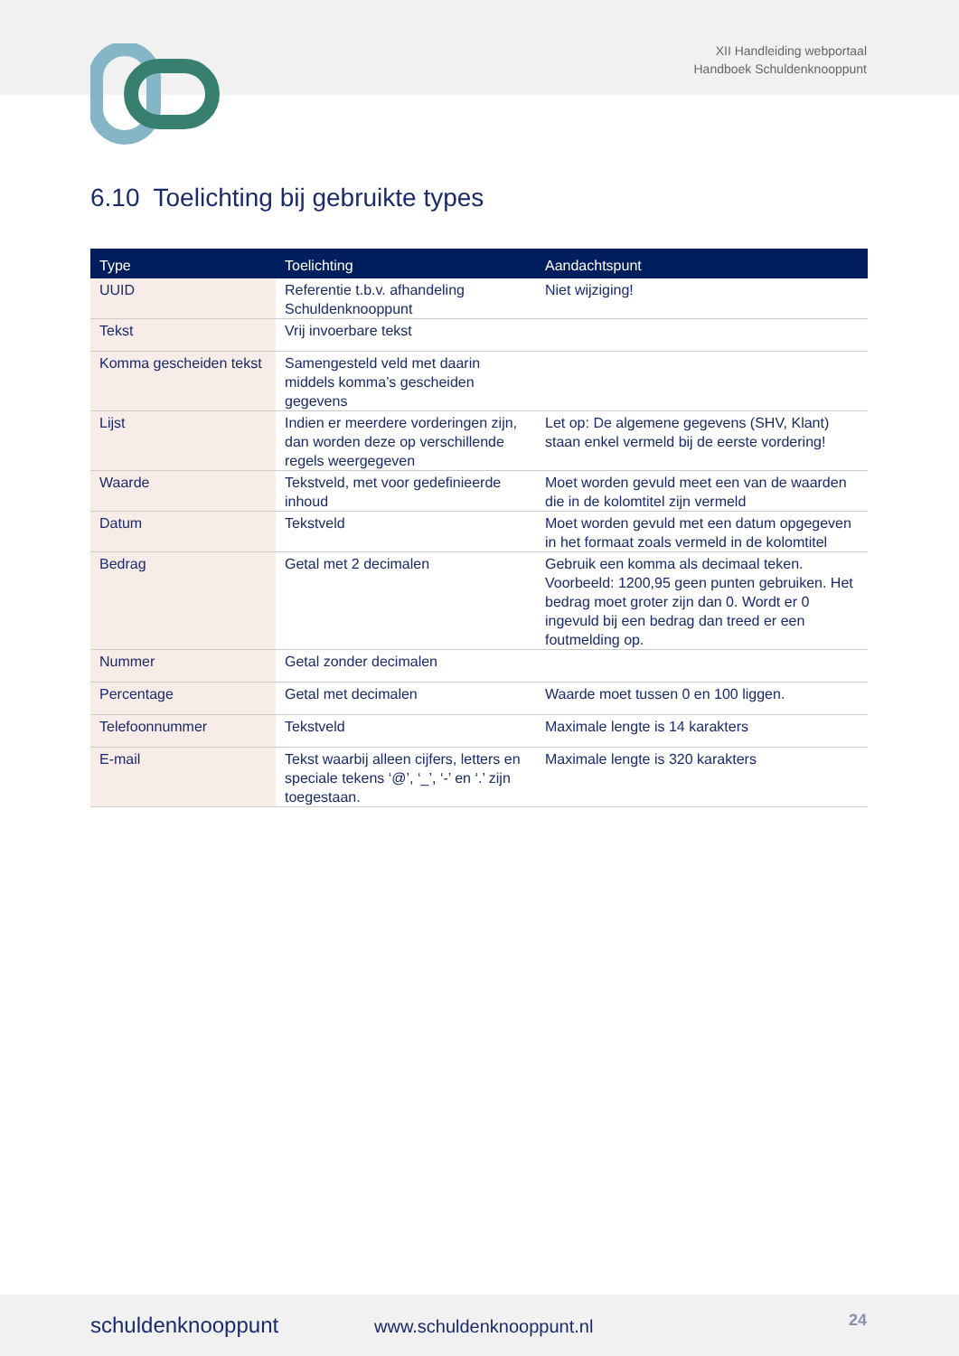XII Handleiding webportaal
Handboek Schuldenknooppunt
6.10 Toelichting bij gebruikte types
| Type | Toelichting | Aandachtspunt |
| --- | --- | --- |
| UUID | Referentie t.b.v. afhandeling Schuldenknooppunt | Niet wijziging! |
| Tekst | Vrij invoerbare tekst | |
| Komma gescheiden tekst | Samengesteld veld met daarin middels komma’s gescheiden gegevens | |
| Lijst | Indien er meerdere vorderingen zijn, dan worden deze op verschillende regels weergegeven | Let op: De algemene gegevens (SHV, Klant) staan enkel vermeld bij de eerste vordering! |
| Waarde | Tekstveld, met voor gedefinieerde inhoud | Moet worden gevuld meet een van de waarden die in de kolomtitel zijn vermeld |
| Datum | Tekstveld | Moet worden gevuld met een datum opgegeven in het formaat zoals vermeld in de kolomtitel |
| Bedrag | Getal met 2 decimalen | Gebruik een komma als decimaal teken. Voorbeeld: 1200,95 geen punten gebruiken. Het bedrag moet groter zijn dan 0. Wordt er 0 ingevuld bij een bedrag dan treed er een foutmelding op. |
| Nummer | Getal zonder decimalen | |
| Percentage | Getal met decimalen | Waarde moet tussen 0 en 100 liggen. |
| Telefoonnummer | Tekstveld | Maximale lengte is 14 karakters |
| E-mail | Tekst waarbij alleen cijfers, letters en speciale tekens ‘@’, ‘_’, ‘-’ en ‘.’ zijn toegestaan. | Maximale lengte is 320 karakters |
schuldenknooppunt www.schuldenknooppunt.nl 24